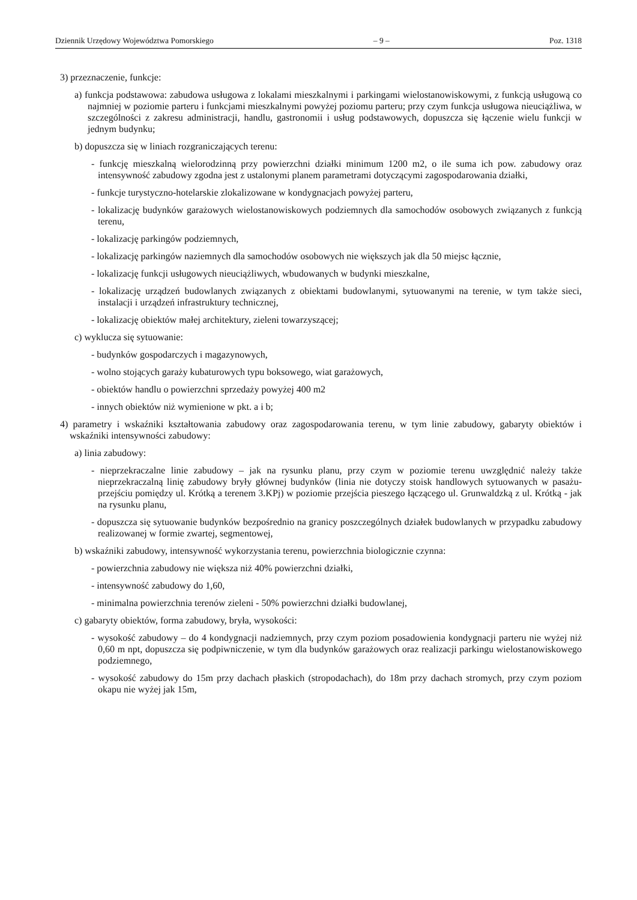Dziennik Urzędowy Województwa Pomorskiego – 9 – Poz. 1318
3) przeznaczenie, funkcje:
a) funkcja podstawowa: zabudowa usługowa z lokalami mieszkalnymi i parkingami wielostanowiskowymi, z funkcją usługową co najmniej w poziomie parteru i funkcjami mieszkalnymi powyżej poziomu parteru; przy czym funkcja usługowa nieuciążliwa, w szczególności z zakresu administracji, handlu, gastronomii i usług podstawowych, dopuszcza się łączenie wielu funkcji w jednym budynku;
b) dopuszcza się w liniach rozgraniczających terenu:
- funkcję mieszkalną wielorodzinną przy powierzchni działki minimum 1200 m2, o ile suma ich pow. zabudowy oraz intensywność zabudowy zgodna jest z ustalonymi planem parametrami dotyczącymi zagospodarowania działki,
- funkcje turystyczno-hotelarskie zlokalizowane w kondygnacjach powyżej parteru,
- lokalizację budynków garażowych wielostanowiskowych podziemnych dla samochodów osobowych związanych z funkcją terenu,
- lokalizację parkingów podziemnych,
- lokalizację parkingów naziemnych dla samochodów osobowych nie większych jak dla 50 miejsc łącznie,
- lokalizację funkcji usługowych nieuciążliwych, wbudowanych w budynki mieszkalne,
- lokalizację urządzeń budowlanych związanych z obiektami budowlanymi, sytuowanymi na terenie, w tym także sieci, instalacji i urządzeń infrastruktury technicznej,
- lokalizację obiektów małej architektury, zieleni towarzyszącej;
c) wyklucza się sytuowanie:
- budynków gospodarczych i magazynowych,
- wolno stojących garaży kubaturowych typu boksowego, wiat garażowych,
- obiektów handlu o powierzchni sprzedaży powyżej 400 m2
- innych obiektów niż wymienione w pkt. a i b;
4) parametry i wskaźniki kształtowania zabudowy oraz zagospodarowania terenu, w tym linie zabudowy, gabaryty obiektów i wskaźniki intensywności zabudowy:
a) linia zabudowy:
- nieprzekraczalne linie zabudowy – jak na rysunku planu, przy czym w poziomie terenu uwzględnić należy także nieprzekraczalną linię zabudowy bryły głównej budynków (linia nie dotyczy stoisk handlowych sytuowanych w pasażu-przejściu pomiędzy ul. Krótką a terenem 3.KPj) w poziomie przejścia pieszego łączącego ul. Grunwaldzką z ul. Krótką - jak na rysunku planu,
- dopuszcza się sytuowanie budynków bezpośrednio na granicy poszczególnych działek budowlanych w przypadku zabudowy realizowanej w formie zwartej, segmentowej,
b) wskaźniki zabudowy, intensywność wykorzystania terenu, powierzchnia biologicznie czynna:
- powierzchnia zabudowy nie większa niż 40% powierzchni działki,
- intensywność zabudowy do 1,60,
- minimalna powierzchnia terenów zieleni - 50% powierzchni działki budowlanej,
c) gabaryty obiektów, forma zabudowy, bryła, wysokości:
- wysokość zabudowy – do 4 kondygnacji nadziemnych, przy czym poziom posadowienia kondygnacji parteru nie wyżej niż 0,60 m npt, dopuszcza się podpiwniczenie, w tym dla budynków garażowych oraz realizacji parkingu wielostanowiskowego podziemnego,
- wysokość zabudowy do 15m przy dachach płaskich (stropodachach), do 18m przy dachach stromych, przy czym poziom okapu nie wyżej jak 15m,